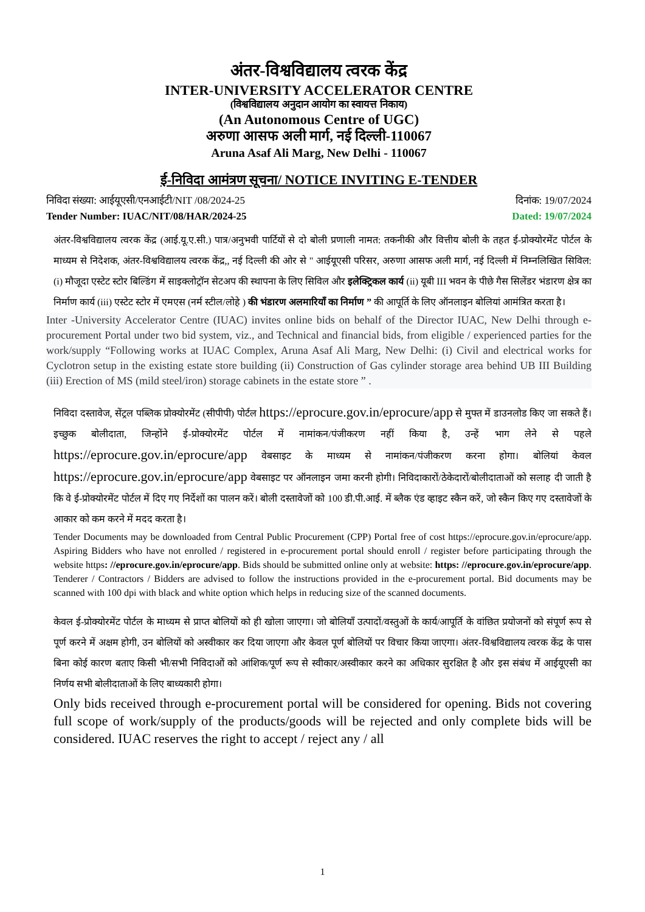अंतर-विश्वविद्यालय त्वरक केंद्र
INTER-UNIVERSITY ACCELERATOR CENTRE
(विश्वविद्यालय अनुदान आयोग का स्वायत्त निकाय)
(An Autonomous Centre of UGC)
अरुणा आसफ अली मार्ग, नई दिल्ली-110067
Aruna Asaf Ali Marg, New Delhi - 110067
ई-निविदा आमंत्रण सूचना/ NOTICE INVITING E-TENDER
निविदा संख्या: आईयूएसी/एनआईटी/NIT /08/2024-25 दिनांक: 19/07/2024
Tender Number: IUAC/NIT/08/HAR/2024-25 Dated: 19/07/2024
अंतर-विश्वविद्यालय त्वरक केंद्र (आई.यू.ए.सी.) पात्र/अनुभवी पार्टियों से दो बोली प्रणाली नामत: तकनीकी और वित्तीय बोली के तहत ई-प्रोक्योरमेंट पोर्टल के माध्यम से निदेशक, अंतर-विश्वविद्यालय त्वरक केंद्र,, नई दिल्ली की ओर से " आईयूएसी परिसर, अरुणा आसफ अली मार्ग, नई दिल्ली में निम्नलिखित सिविल: (i) मौजूदा एस्टेट स्टोर बिल्डिंग में साइक्लोट्रॉन सेटअप की स्थापना के लिए सिविल और इलेक्ट्रिकल कार्य (ii) यूबी III भवन के पीछे गैस सिलेंडर भंडारण क्षेत्र का निर्माण कार्य (iii) एस्टेट स्टोर में एमएस (नर्म स्टील/लोहे ) की भंडारण अलमारियाँ का निर्माण ” की आपूर्ति के लिए ऑनलाइन बोलियां आमंत्रित करता है।
Inter -University Accelerator Centre (IUAC) invites online bids on behalf of the Director IUAC, New Delhi through e-procurement Portal under two bid system, viz., and Technical and financial bids, from eligible / experienced parties for the work/supply “Following works at IUAC Complex, Aruna Asaf Ali Marg, New Delhi: (i) Civil and electrical works for Cyclotron setup in the existing estate store building (ii) Construction of Gas cylinder storage area behind UB III Building (iii) Erection of MS (mild steel/iron) storage cabinets in the estate store ” .
निविदा दस्तावेज, सेंट्रल पब्लिक प्रोक्योरमेंट (सीपीपी) पोर्टल https://eprocure.gov.in/eprocure/app से मुफ्त में डाउनलोड किए जा सकते हैं। इच्छुक बोलीदाता, जिन्होंने ई-प्रोक्योरमेंट पोर्टल में नामांकन/पंजीकरण नहीं किया है, उन्हें भाग लेने से पहले https://eprocure.gov.in/eprocure/app वेबसाइट के माध्यम से नामांकन/पंजीकरण करना होगा। बोलियां केवल https://eprocure.gov.in/eprocure/app वेबसाइट पर ऑनलाइन जमा करनी होगी। निविदाकारों/ठेकेदारों/बोलीदाताओं को सलाह दी जाती है कि वे ई-प्रोक्योरमेंट पोर्टल में दिए गए निर्देशों का पालन करें। बोली दस्तावेजों को 100 डी.पी.आई. में ब्लैक एंड व्हाइट स्कैन करें, जो स्कैन किए गए दस्तावेजों के आकार को कम करने में मदद करता है।
Tender Documents may be downloaded from Central Public Procurement (CPP) Portal free of cost https://eprocure.gov.in/eprocure/app. Aspiring Bidders who have not enrolled / registered in e-procurement portal should enroll / register before participating through the website https: //eprocure.gov.in/eprocure/app. Bids should be submitted online only at website: https: //eprocure.gov.in/eprocure/app. Tenderer / Contractors / Bidders are advised to follow the instructions provided in the e-procurement portal. Bid documents may be scanned with 100 dpi with black and white option which helps in reducing size of the scanned documents.
केवल ई-प्रोक्योरमेंट पोर्टल के माध्यम से प्राप्त बोलियों को ही खोला जाएगा। जो बोलियाँ उत्पादों/वस्तुओं के कार्य/आपूर्ति के वांछित प्रयोजनों को संपूर्ण रूप से पूर्ण करने में अक्षम होगी, उन बोलियों को अस्वीकार कर दिया जाएगा और केवल पूर्ण बोलियों पर विचार किया जाएगा। अंतर-विश्वविद्यालय त्वरक केंद्र के पास बिना कोई कारण बताए किसी भी/सभी निविदाओं को आंशिक/पूर्ण रूप से स्वीकार/अस्वीकार करने का अधिकार सुरक्षित है और इस संबंध में आईयूएसी का निर्णय सभी बोलीदाताओं के लिए बाध्यकारी होगा।
Only bids received through e-procurement portal will be considered for opening. Bids not covering full scope of work/supply of the products/goods will be rejected and only complete bids will be considered. IUAC reserves the right to accept / reject any / all
1